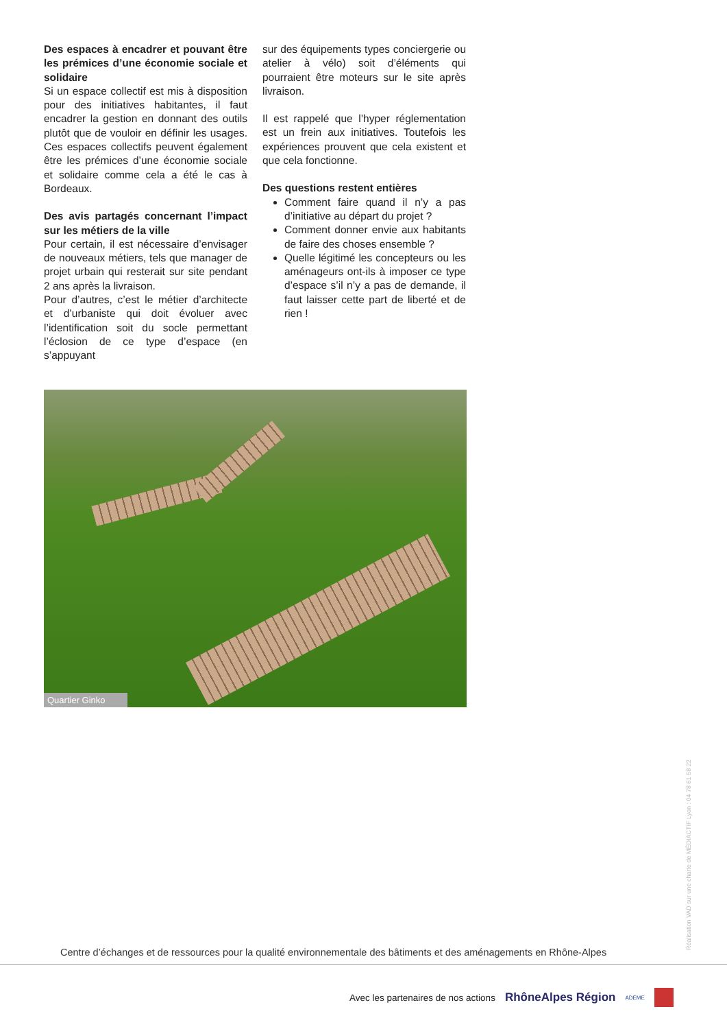Des espaces à encadrer et pouvant être les prémices d’une économie sociale et solidaire
Si un espace collectif est mis à disposition pour des initiatives habitantes, il faut encadrer la gestion en donnant des outils plutôt que de vouloir en définir les usages. Ces espaces collectifs peuvent également être les prémices d’une économie sociale et solidaire comme cela a été le cas à Bordeaux.
Des avis partagés concernant l’impact sur les métiers de la ville
Pour certain, il est nécessaire d’envisager de nouveaux métiers, tels que manager de projet urbain qui resterait sur site pendant 2 ans après la livraison.
Pour d’autres, c’est le métier d’architecte et d’urbaniste qui doit évoluer avec l’identification soit du socle permettant l’éclosion de ce type d’espace (en s’appuyant
sur des équipements types conciergerie ou atelier à vélo) soit d’éléments qui pourraient être moteurs sur le site après livraison.
Il est rappelé que l’hyper réglementation est un frein aux initiatives. Toutefois les expériences prouvent que cela existent et que cela fonctionne.
Des questions restent entières
Comment faire quand il n’y a pas d’initiative au départ du projet ?
Comment donner envie aux habitants de faire des choses ensemble ?
Quelle légitimé les concepteurs ou les aménageurs ont-ils à imposer ce type d’espace s’il n’y a pas de demande, il faut laisser cette part de liberté et de rien !
Quartier Ginko
Réalisation VAD sur une charte de MÉDIACTIF Lyon : 04 78 61 58 22
Centre d’échanges et de ressources pour la qualité environnementale des bâtiments et des aménagements en Rhône-Alpes
Avec les partenaires de nos actions RhôneAlpes Région ADEME